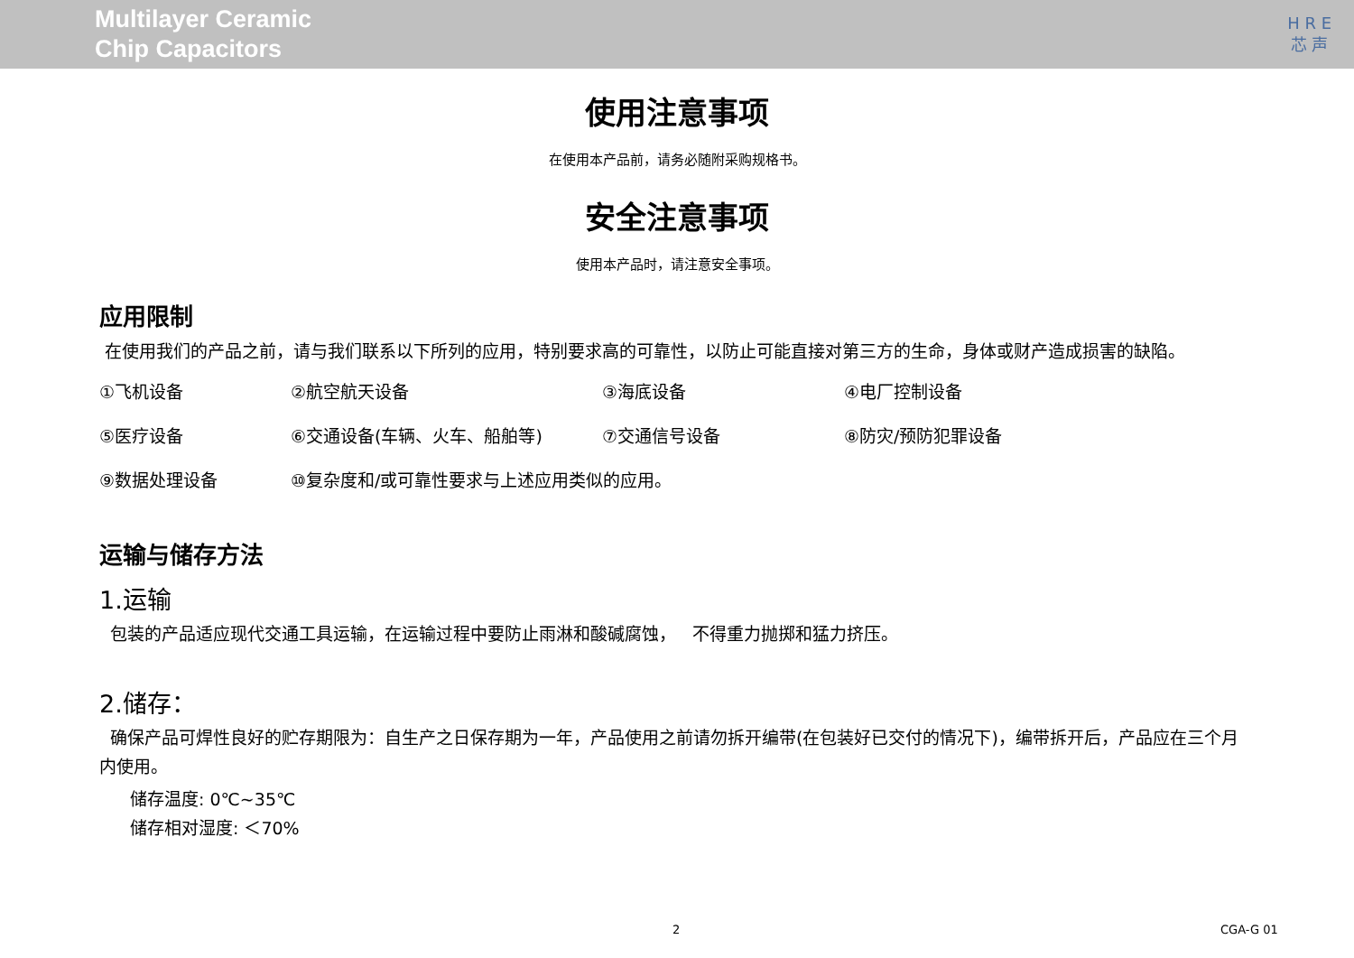Multilayer Ceramic
Chip Capacitors
H R E
芯 声
使用注意事项
在使用本产品前，请务必随附采购规格书。
安全注意事项
使用本产品时，请注意安全事项。
应用限制
在使用我们的产品之前，请与我们联系以下所列的应用，特别要求高的可靠性，以防止可能直接对第三方的生命，身体或财产造成损害的缺陷。
①飞机设备 ②航空航天设备 ③海底设备 ④电厂控制设备
⑤医疗设备 ⑥交通设备(车辆、火车、船舶等) ⑦交通信号设备 ⑧防灾/预防犯罪设备
⑨数据处理设备 ⑩复杂度和/或可靠性要求与上述应用类似的应用。
运输与储存方法
1.运输
包装的产品适应现代交通工具运输，在运输过程中要防止雨淋和酸碱腐蚀， 不得重力抛掷和猛力挤压。
2.储存：
确保产品可焊性良好的贮存期限为：自生产之日保存期为一年，产品使用之前请勿拆开编带(在包装好已交付的情况下)，编带拆开后，产品应在三个月内使用。
储存温度: 0℃~35℃
储存相对湿度: ＜70%
2 CGA-G 01